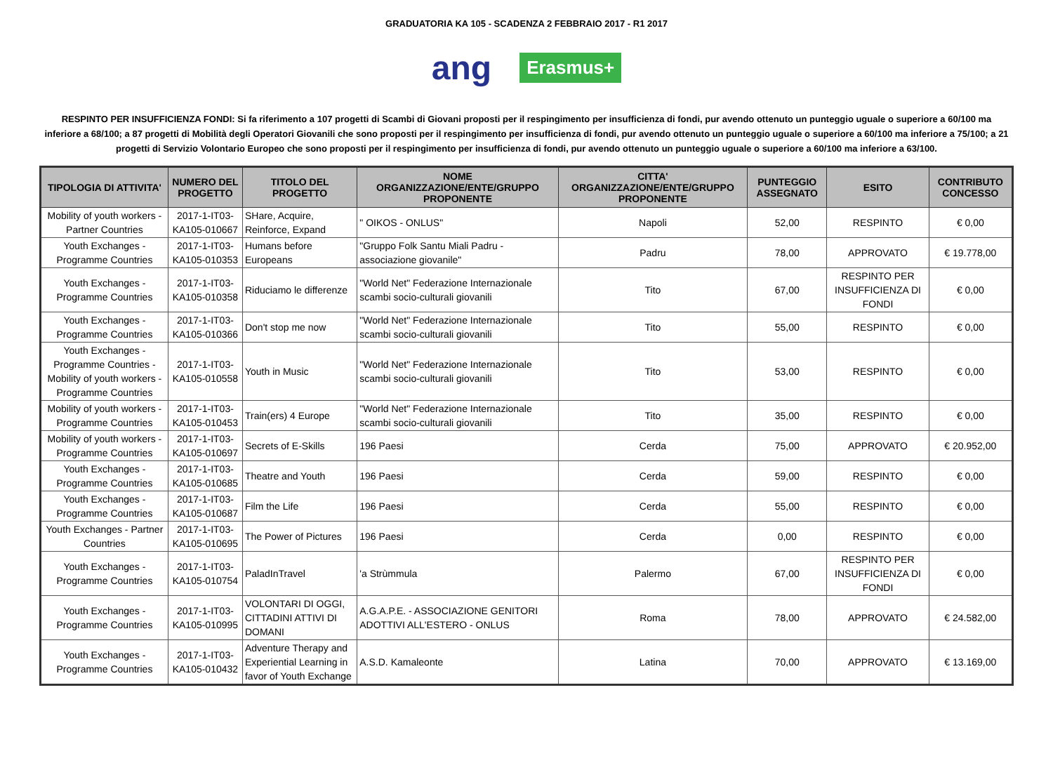GRADUATORIA KA 105 - SCADENZA 2 FEBBRAIO 2017 - R1 2017
ang Erasmus+
RESPINTO PER INSUFFICIENZA FONDI: Si fa riferimento a 107 progetti di Scambi di Giovani proposti per il respingimento per insufficienza di fondi, pur avendo ottenuto un punteggio uguale o superiore a 60/100 ma inferiore a 68/100; a 87 progetti di Mobilità degli Operatori Giovanili che sono proposti per il respingimento per insufficienza di fondi, pur avendo ottenuto un punteggio uguale o superiore a 60/100 ma inferiore a 75/100; a 21 progetti di Servizio Volontario Europeo che sono proposti per il respingimento per insufficienza di fondi, pur avendo ottenuto un punteggio uguale o superiore a 60/100 ma inferiore a 63/100.
| TIPOLOGIA DI ATTIVITA' | NUMERO DEL PROGETTO | TITOLO DEL PROGETTO | NOME ORGANIZZAZIONE/ENTE/GRUPPO PROPONENTE | CITTA' ORGANIZZAZIONE/ENTE/GRUPPO PROPONENTE | PUNTEGGIO ASSEGNATO | ESITO | CONTRIBUTO CONCESSO |
| --- | --- | --- | --- | --- | --- | --- | --- |
| Mobility of youth workers - Partner Countries | 2017-1-IT03-KA105-010667 | SHare, Acquire, Reinforce, Expand | " OIKOS - ONLUS" | Napoli | 52,00 | RESPINTO | € 0,00 |
| Youth Exchanges - Programme Countries | 2017-1-IT03-KA105-010353 | Humans before Europeans | "Gruppo Folk Santu Miali Padru - associazione giovanile" | Padru | 78,00 | APPROVATO | € 19.778,00 |
| Youth Exchanges - Programme Countries | 2017-1-IT03-KA105-010358 | Riduciamo le differenze | "World Net" Federazione Internazionale scambi socio-culturali giovanili | Tito | 67,00 | RESPINTO PER INSUFFICIENZA DI FONDI | € 0,00 |
| Youth Exchanges - Programme Countries | 2017-1-IT03-KA105-010366 | Don't stop me now | "World Net" Federazione Internazionale scambi socio-culturali giovanili | Tito | 55,00 | RESPINTO | € 0,00 |
| Youth Exchanges - Programme Countries - Mobility of youth workers - Programme Countries | 2017-1-IT03-KA105-010558 | Youth in Music | "World Net" Federazione Internazionale scambi socio-culturali giovanili | Tito | 53,00 | RESPINTO | € 0,00 |
| Mobility of youth workers - Programme Countries | 2017-1-IT03-KA105-010453 | Train(ers) 4 Europe | "World Net" Federazione Internazionale scambi socio-culturali giovanili | Tito | 35,00 | RESPINTO | € 0,00 |
| Mobility of youth workers - Programme Countries | 2017-1-IT03-KA105-010697 | Secrets of E-Skills | 196 Paesi | Cerda | 75,00 | APPROVATO | € 20.952,00 |
| Youth Exchanges - Programme Countries | 2017-1-IT03-KA105-010685 | Theatre and Youth | 196 Paesi | Cerda | 59,00 | RESPINTO | € 0,00 |
| Youth Exchanges - Programme Countries | 2017-1-IT03-KA105-010687 | Film the Life | 196 Paesi | Cerda | 55,00 | RESPINTO | € 0,00 |
| Youth Exchanges - Partner Countries | 2017-1-IT03-KA105-010695 | The Power of Pictures | 196 Paesi | Cerda | 0,00 | RESPINTO | € 0,00 |
| Youth Exchanges - Programme Countries | 2017-1-IT03-KA105-010754 | PaladInTravel | 'a Strùmmula | Palermo | 67,00 | RESPINTO PER INSUFFICIENZA DI FONDI | € 0,00 |
| Youth Exchanges - Programme Countries | 2017-1-IT03-KA105-010995 | VOLONTARI DI OGGI, CITTADINI ATTIVI DI DOMANI | A.G.A.P.E. - ASSOCIAZIONE GENITORI ADOTTIVI ALL'ESTERO - ONLUS | Roma | 78,00 | APPROVATO | € 24.582,00 |
| Youth Exchanges - Programme Countries | 2017-1-IT03-KA105-010432 | Adventure Therapy and Experiential Learning in favor of Youth Exchange | A.S.D. Kamaleonte | Latina | 70,00 | APPROVATO | € 13.169,00 |